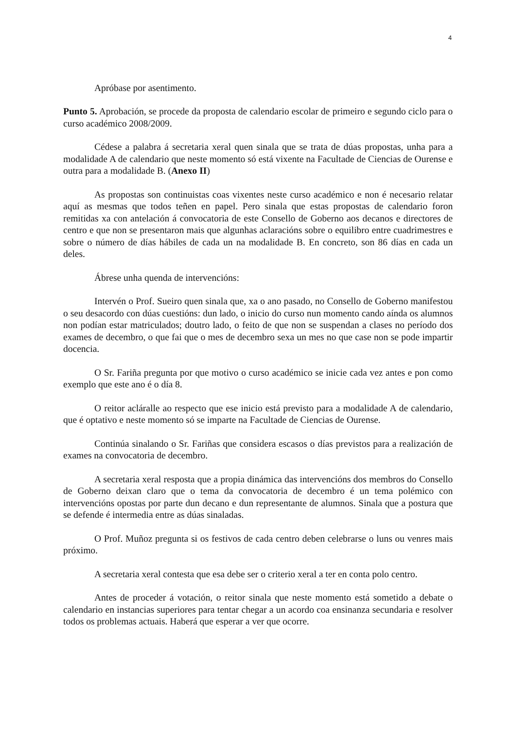4
Apróbase por asentimento.
Punto 5. Aprobación, se procede da proposta de calendario escolar de primeiro e segundo ciclo para o curso académico 2008/2009.
Cédese a palabra á secretaria xeral quen sinala que se trata de dúas propostas, unha para a modalidade A de calendario que neste momento só está vixente na Facultade de Ciencias de Ourense e outra para a modalidade B. (Anexo II)
As propostas son continuistas coas vixentes neste curso académico e non é necesario relatar aquí as mesmas que todos teñen en papel. Pero sinala que estas propostas de calendario foron remitidas xa con antelación á convocatoria de este Consello de Goberno aos decanos e directores de centro e que non se presentaron mais que algunhas aclaracións sobre o equilibro entre cuadrimestres e sobre o número de días hábiles de cada un na modalidade B. En concreto, son 86 días en cada un deles.
Ábrese unha quenda de intervencións:
Intervén o Prof. Sueiro quen sinala que, xa o ano pasado, no Consello de Goberno manifestou o seu desacordo con dúas cuestións: dun lado, o inicio do curso nun momento cando aínda os alumnos non podían estar matriculados; doutro lado, o feito de que non se suspendan a clases no período dos exames de decembro, o que fai que o mes de decembro sexa un mes no que case non se pode impartir docencia.
O Sr. Fariña pregunta por que motivo o curso académico se inicie cada vez antes e pon como exemplo que este ano é o día 8.
O reitor aclára​lle ao respecto que ese inicio está previsto para a modalidade A de calendario, que é optativo e neste momento só se imparte na Facultade de Ciencias de Ourense.
Continúa sinalando o Sr. Fariñas que considera escasos o días previstos para a realización de exames na convocatoria de decembro.
A secretaria xeral resposta que a propia dinámica das intervencións dos membros do Consello de Goberno deixan claro que o tema da convocatoria de decembro é un tema polémico con intervencións opostas por parte dun decano e dun representante de alumnos. Sinala que a postura que se defende é intermedia entre as dúas sinaladas.
O Prof. Muñoz pregunta si os festivos de cada centro deben celebrarse o luns ou venres mais próximo.
A secretaria xeral contesta que esa debe ser o criterio xeral a ter en conta polo centro.
Antes de proceder á votación, o reitor sinala que neste momento está sometido a debate o calendario en instancias superiores para tentar chegar a un acordo coa ensinanza secundaria e resolver todos os problemas actuais. Haberá que esperar a ver que ocorre.